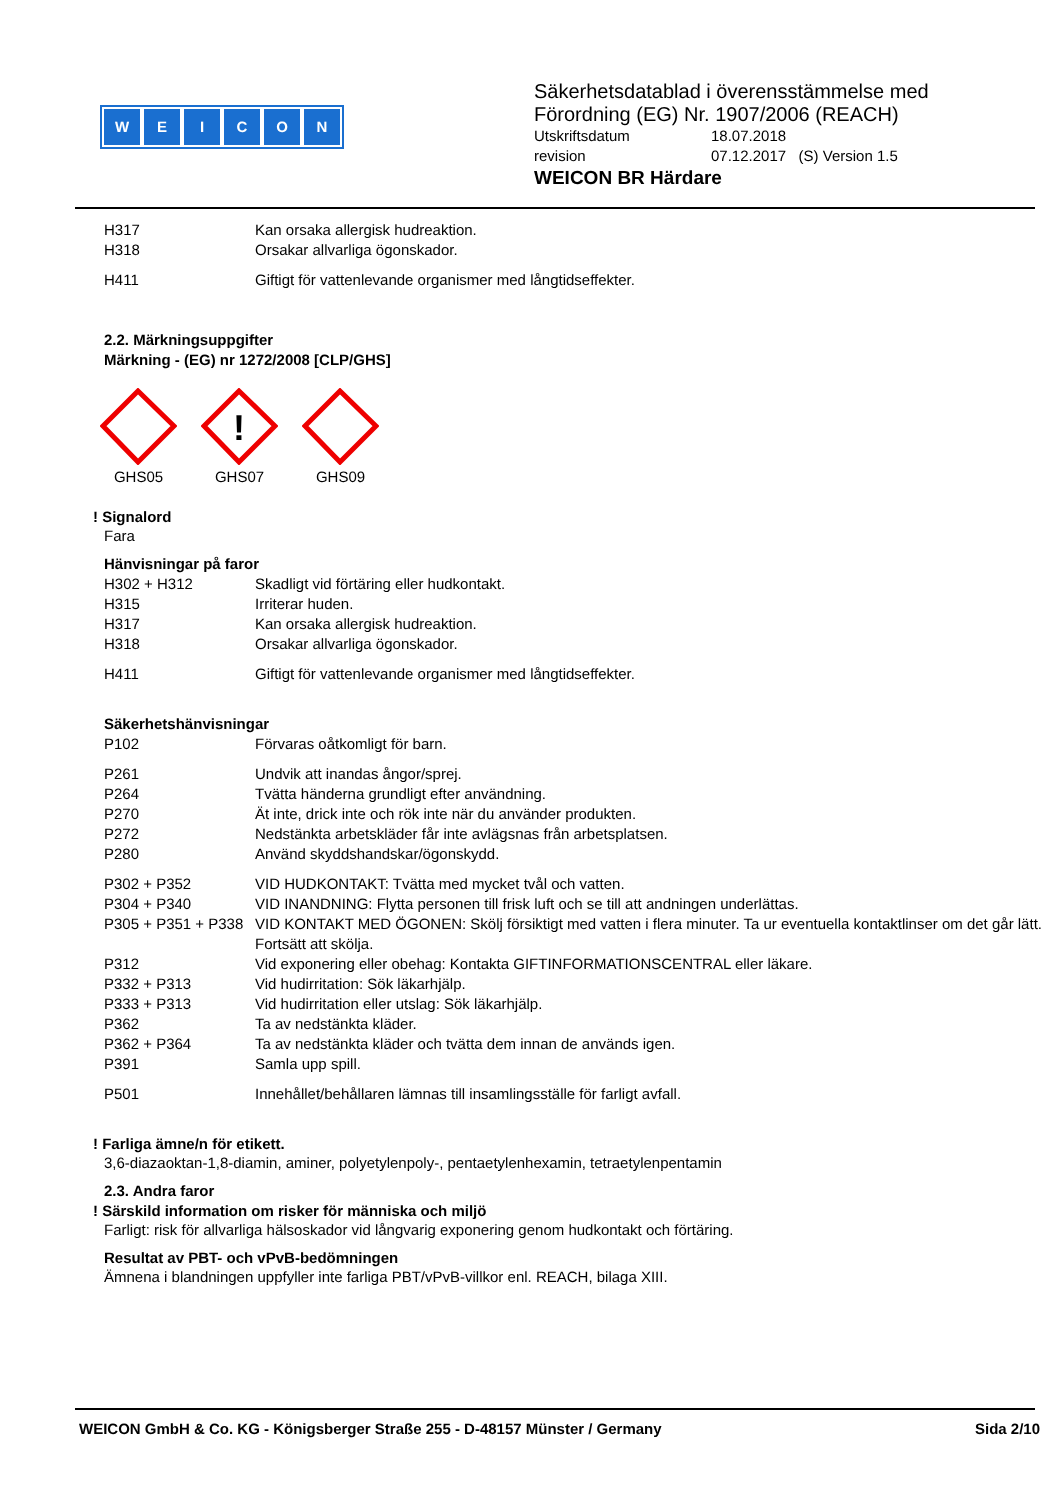WEICON
Säkerhetsdatablad i överensstämmelse med
Förordning (EG) Nr. 1907/2006 (REACH)
| Utskriftsdatum | 18.07.2018 |
| revision | 07.12.2017 (S) Version 1.5 |
WEICON BR Härdare
| H317 | Kan orsaka allergisk hudreaktion. |
| H318 | Orsakar allvarliga ögonskador. |
| H411 | Giftigt för vattenlevande organismer med långtidseffekter. |
2.2. Märkningsuppgifter
Märkning - (EG) nr 1272/2008 [CLP/GHS]
GHS05
!
GHS07
GHS09
! Signalord
Fara
Hänvisningar på faror
| H302 + H312 | Skadligt vid förtäring eller hudkontakt. |
| H315 | Irriterar huden. |
| H317 | Kan orsaka allergisk hudreaktion. |
| H318 | Orsakar allvarliga ögonskador. |
| H411 | Giftigt för vattenlevande organismer med långtidseffekter. |
Säkerhetshänvisningar
| P102 | Förvaras oåtkomligt för barn. |
| P261 | Undvik att inandas ångor/sprej. |
| P264 | Tvätta händerna grundligt efter användning. |
| P270 | Ät inte, drick inte och rök inte när du använder produkten. |
| P272 | Nedstänkta arbetskläder får inte avlägsnas från arbetsplatsen. |
| P280 | Använd skyddshandskar/ögonskydd. |
| P302 + P352 | VID HUDKONTAKT: Tvätta med mycket tvål och vatten. |
| P304 + P340 | VID INANDNING: Flytta personen till frisk luft och se till att andningen underlättas. |
| P305 + P351 + P338 | VID KONTAKT MED ÖGONEN: Skölj försiktigt med vatten i flera minuter. Ta ur eventuella kontaktlinser om det går lätt. Fortsätt att skölja. |
| P312 | Vid exponering eller obehag: Kontakta GIFTINFORMATIONSCENTRAL eller läkare. |
| P332 + P313 | Vid hudirritation: Sök läkarhjälp. |
| P333 + P313 | Vid hudirritation eller utslag: Sök läkarhjälp. |
| P362 | Ta av nedstänkta kläder. |
| P362 + P364 | Ta av nedstänkta kläder och tvätta dem innan de används igen. |
| P391 | Samla upp spill. |
| P501 | Innehållet/behållaren lämnas till insamlingsställe för farligt avfall. |
! Farliga ämne/n för etikett.
3,6-diazaoktan-1,8-diamin, aminer, polyetylenpoly-, pentaetylenhexamin, tetraetylenpentamin
2.3. Andra faror
! Särskild information om risker för människa och miljö
Farligt: risk för allvarliga hälsoskador vid långvarig exponering genom hudkontakt och förtäring.
Resultat av PBT- och vPvB-bedömningen
Ämnena i blandningen uppfyller inte farliga PBT/vPvB-villkor enl. REACH, bilaga XIII.
WEICON GmbH & Co. KG - Königsberger Straße 255 - D-48157 Münster / Germany Sida 2/10